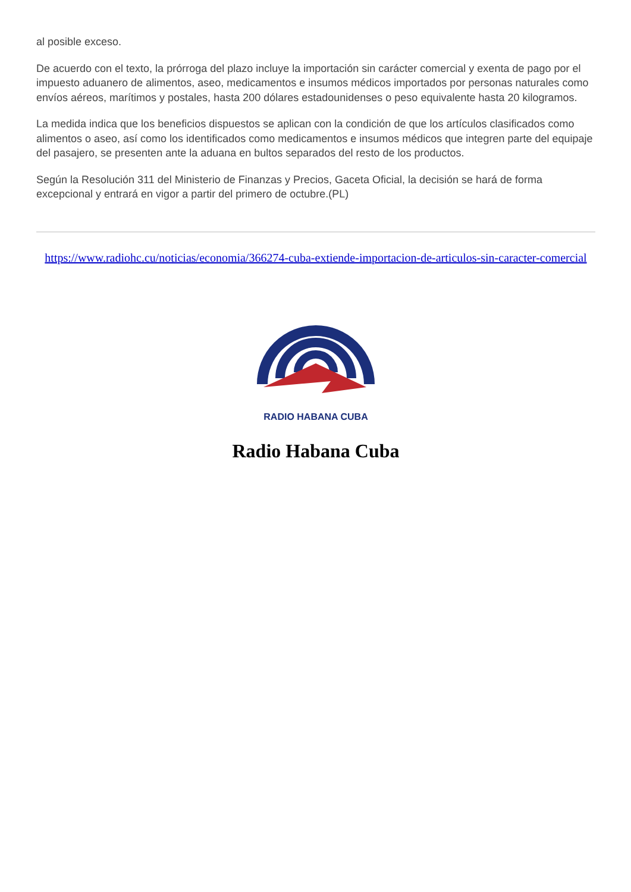al posible exceso.
De acuerdo con el texto, la prórroga del plazo incluye la importación sin carácter comercial y exenta de pago por el impuesto aduanero de alimentos, aseo, medicamentos e insumos médicos importados por personas naturales como envíos aéreos, marítimos y postales, hasta 200 dólares estadounidenses o peso equivalente hasta 20 kilogramos.
La medida indica que los beneficios dispuestos se aplican con la condición de que los artículos clasificados como alimentos o aseo, así como los identificados como medicamentos e insumos médicos que integren parte del equipaje del pasajero, se presenten ante la aduana en bultos separados del resto de los productos.
Según la Resolución 311 del Ministerio de Finanzas y Precios, Gaceta Oficial, la decisión se hará de forma excepcional y entrará en vigor a partir del primero de octubre.(PL)
https://www.radiohc.cu/noticias/economia/366274-cuba-extiende-importacion-de-articulos-sin-caracter-comercial
RADIO HABANA CUBA
Radio Habana Cuba